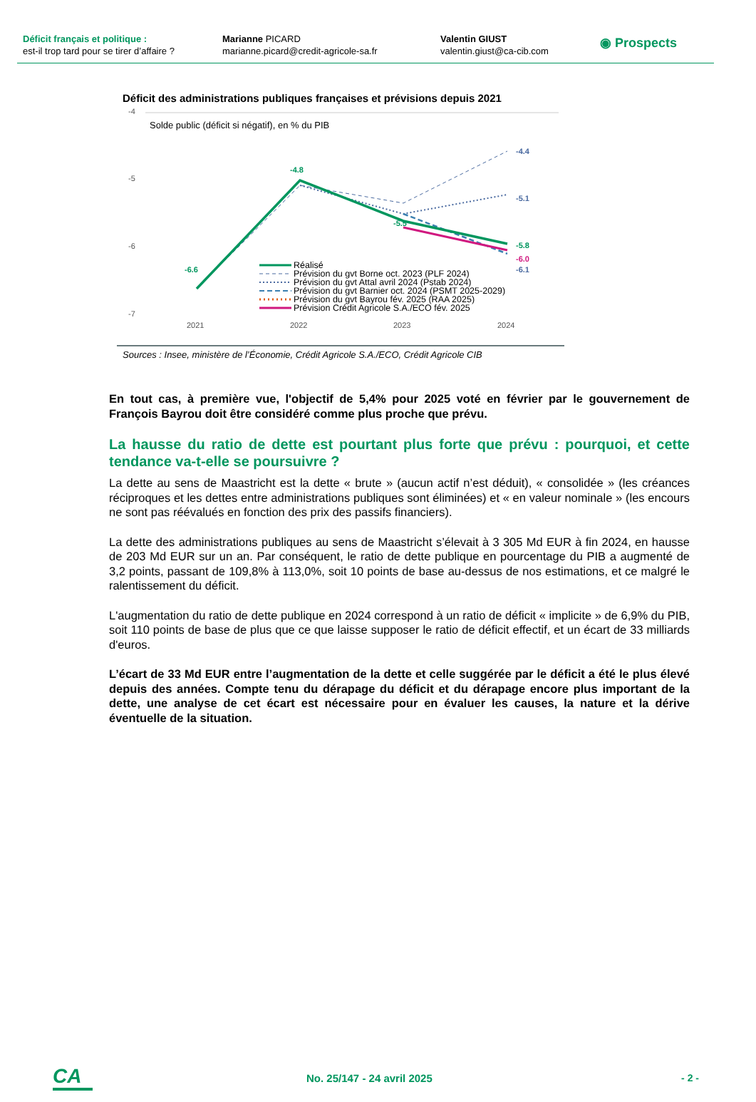Déficit français et politique :
est-il trop tard pour se tirer d’affaire ?
Marianne PICARD
marianne.picard@credit-agricole-sa.fr
Valentin GIUST
valentin.giust@ca-cib.com
◉ Prospects
Déficit des administrations publiques françaises et prévisions depuis 2021
-4
-5
-6
-7
Solde public (déficit si négatif), en % du PIB
-6.6
-4.8
-5.5
-4.4
-5.1
-5.8
-6.0
-6.1
Réalisé
Prévision du gvt Borne oct. 2023 (PLF 2024)
Prévision du gvt Attal avril 2024 (Pstab 2024)
Prévision du gvt Barnier oct. 2024 (PSMT 2025-2029)
Prévision du gvt Bayrou fév. 2025 (RAA 2025)
Prévision Crédit Agricole S.A./ECO fév. 2025
2021
2022
2023
2024
Sources : Insee, ministère de l’Économie, Crédit Agricole S.A./ECO, Crédit Agricole CIB
En tout cas, à première vue, l'objectif de 5,4% pour 2025 voté en février par le gouvernement de François Bayrou doit être considéré comme plus proche que prévu.
La hausse du ratio de dette est pourtant plus forte que prévu : pourquoi, et cette tendance va-t-elle se poursuivre ?
La dette au sens de Maastricht est la dette « brute » (aucun actif n’est déduit), « consolidée » (les créances réciproques et les dettes entre administrations publiques sont éliminées) et « en valeur nominale » (les encours ne sont pas réévalués en fonction des prix des passifs financiers).
La dette des administrations publiques au sens de Maastricht s’élevait à 3 305 Md EUR à fin 2024, en hausse de 203 Md EUR sur un an. Par conséquent, le ratio de dette publique en pourcentage du PIB a augmenté de 3,2 points, passant de 109,8% à 113,0%, soit 10 points de base au-dessus de nos estimations, et ce malgré le ralentissement du déficit.
L'augmentation du ratio de dette publique en 2024 correspond à un ratio de déficit « implicite » de 6,9% du PIB, soit 110 points de base de plus que ce que laisse supposer le ratio de déficit effectif, et un écart de 33 milliards d'euros.
L’écart de 33 Md EUR entre l’augmentation de la dette et celle suggérée par le déficit a été le plus élevé depuis des années. Compte tenu du dérapage du déficit et du dérapage encore plus important de la dette, une analyse de cet écart est nécessaire pour en évaluer les causes, la nature et la dérive éventuelle de la situation.
CA
No. 25/147 - 24 avril 2025 - 2 -